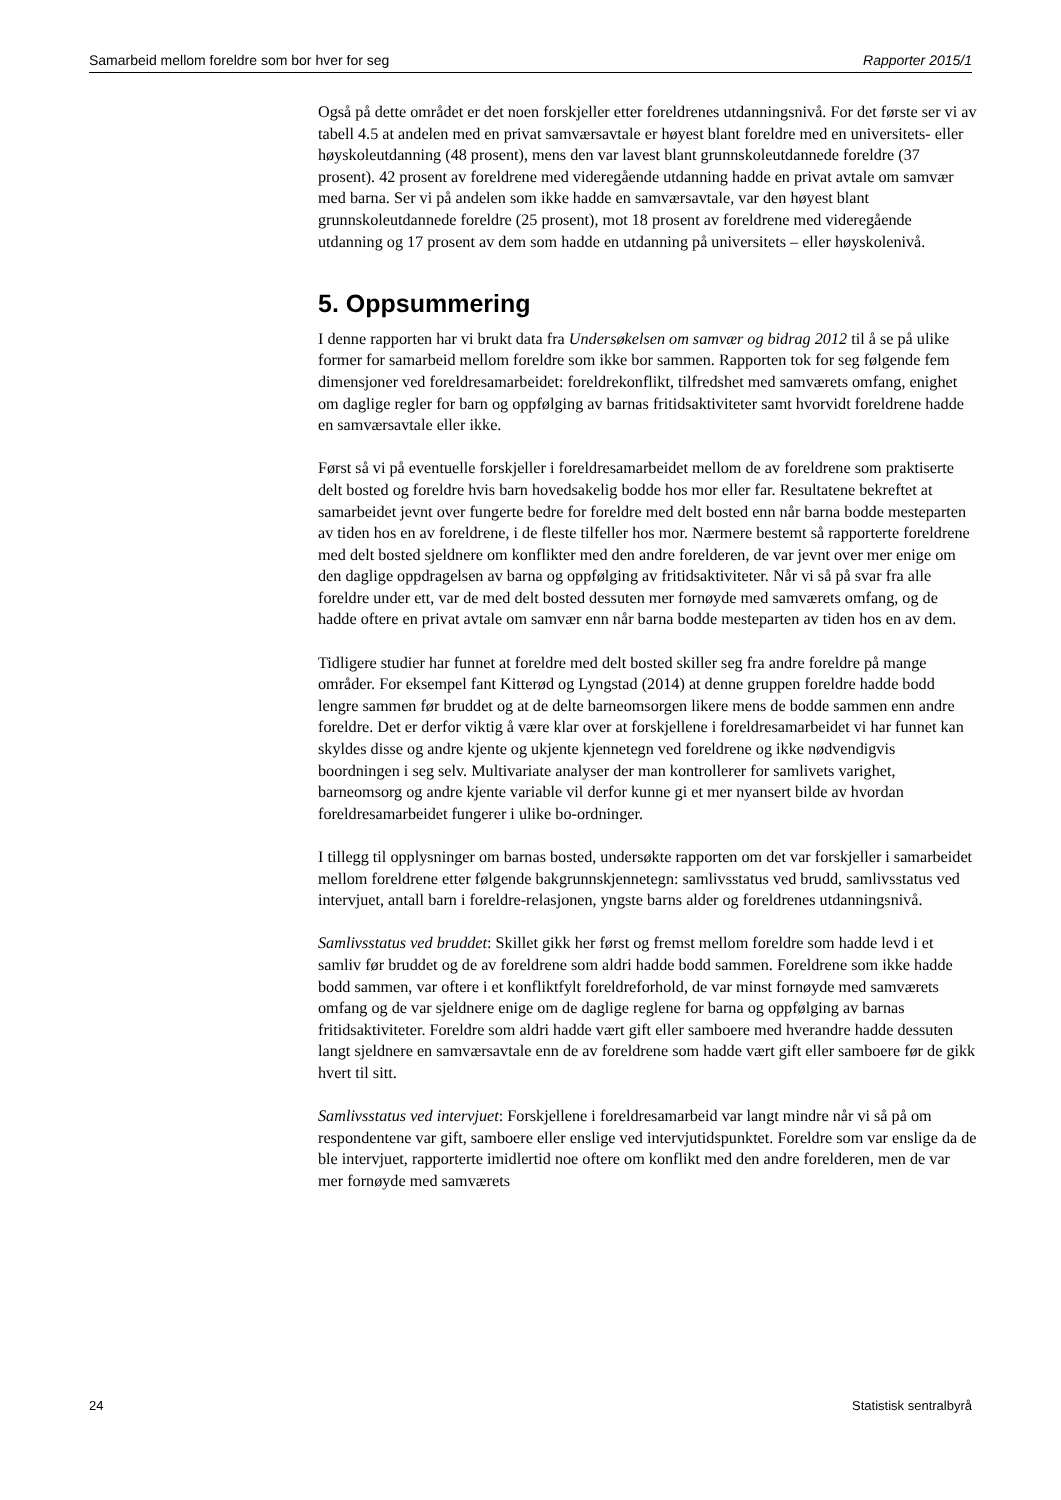Samarbeid mellom foreldre som bor hver for seg Rapporter 2015/1
Også på dette området er det noen forskjeller etter foreldrenes utdanningsnivå. For det første ser vi av tabell 4.5 at andelen med en privat samværsavtale er høyest blant foreldre med en universitets- eller høyskoleutdanning (48 prosent), mens den var lavest blant grunnskoleutdannede foreldre (37 prosent). 42 prosent av foreldrene med videregående utdanning hadde en privat avtale om samvær med barna. Ser vi på andelen som ikke hadde en samværsavtale, var den høyest blant grunnskoleutdannede foreldre (25 prosent), mot 18 prosent av foreldrene med videregående utdanning og 17 prosent av dem som hadde en utdanning på universitets – eller høyskolenivå.
5. Oppsummering
I denne rapporten har vi brukt data fra Undersøkelsen om samvær og bidrag 2012 til å se på ulike former for samarbeid mellom foreldre som ikke bor sammen. Rapporten tok for seg følgende fem dimensjoner ved foreldresamarbeidet: foreldrekonflikt, tilfredshet med samværets omfang, enighet om daglige regler for barn og oppfølging av barnas fritidsaktiviteter samt hvorvidt foreldrene hadde en samværsavtale eller ikke.
Først så vi på eventuelle forskjeller i foreldresamarbeidet mellom de av foreldrene som praktiserte delt bosted og foreldre hvis barn hovedsakelig bodde hos mor eller far. Resultatene bekreftet at samarbeidet jevnt over fungerte bedre for foreldre med delt bosted enn når barna bodde mesteparten av tiden hos en av foreldrene, i de fleste tilfeller hos mor. Nærmere bestemt så rapporterte foreldrene med delt bosted sjeldnere om konflikter med den andre forelderen, de var jevnt over mer enige om den daglige oppdragelsen av barna og oppfølging av fritidsaktiviteter. Når vi så på svar fra alle foreldre under ett, var de med delt bosted dessuten mer fornøyde med samværets omfang, og de hadde oftere en privat avtale om samvær enn når barna bodde mesteparten av tiden hos en av dem.
Tidligere studier har funnet at foreldre med delt bosted skiller seg fra andre foreldre på mange områder. For eksempel fant Kitterød og Lyngstad (2014) at denne gruppen foreldre hadde bodd lengre sammen før bruddet og at de delte barneomsorgen likere mens de bodde sammen enn andre foreldre. Det er derfor viktig å være klar over at forskjellene i foreldresamarbeidet vi har funnet kan skyldes disse og andre kjente og ukjente kjennetegn ved foreldrene og ikke nødvendigvis boordningen i seg selv. Multivariate analyser der man kontrollerer for samlivets varighet, barneomsorg og andre kjente variable vil derfor kunne gi et mer nyansert bilde av hvordan foreldresamarbeidet fungerer i ulike bo-ordninger.
I tillegg til opplysninger om barnas bosted, undersøkte rapporten om det var forskjeller i samarbeidet mellom foreldrene etter følgende bakgrunnskjennetegn: samlivsstatus ved brudd, samlivsstatus ved intervjuet, antall barn i foreldre-relasjonen, yngste barns alder og foreldrenes utdanningsnivå.
Samlivsstatus ved bruddet: Skillet gikk her først og fremst mellom foreldre som hadde levd i et samliv før bruddet og de av foreldrene som aldri hadde bodd sammen. Foreldrene som ikke hadde bodd sammen, var oftere i et konfliktfylt foreldreforhold, de var minst fornøyde med samværets omfang og de var sjeldnere enige om de daglige reglene for barna og oppfølging av barnas fritidsaktiviteter. Foreldre som aldri hadde vært gift eller samboere med hverandre hadde dessuten langt sjeldnere en samværsavtale enn de av foreldrene som hadde vært gift eller samboere før de gikk hvert til sitt.
Samlivsstatus ved intervjuet: Forskjellene i foreldresamarbeid var langt mindre når vi så på om respondentene var gift, samboere eller enslige ved intervjutidspunktet. Foreldre som var enslige da de ble intervjuet, rapporterte imidlertid noe oftere om konflikt med den andre forelderen, men de var mer fornøyde med samværets
24 Statistisk sentralbyrå